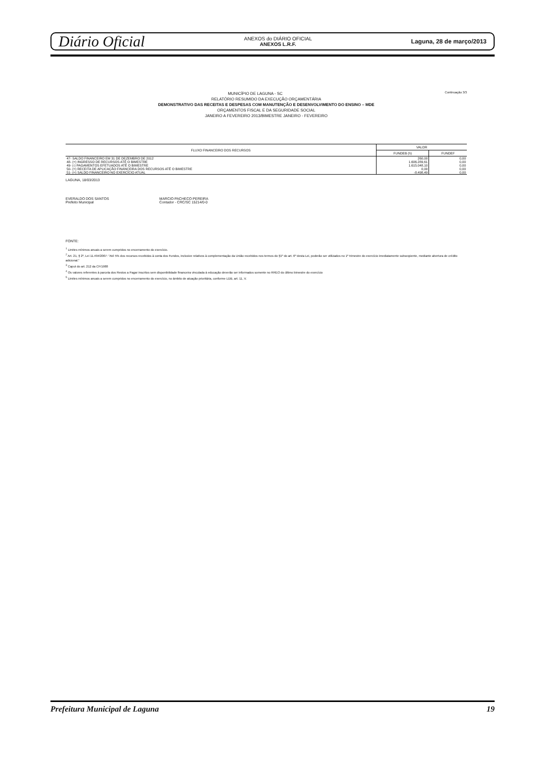Diário Oficial
ANEXOS do DIÁRIO OFICIAL
ANEXOS L.R.F.
Laguna, 28 de março/2013
Continuação 3/3
MUNICÍPIO DE LAGUNA - SC
RELATÓRIO RESUMIDO DA EXECUÇÃO ORÇAMENTÁRIA
DEMONSTRATIVO DAS RECEITAS E DESPESAS COM MANUTENÇÃO E DESENVOLVIMENTO DO ENSINO – MDE
ORÇAMENTOS FISCAL E DA SEGURIDADE SOCIAL
JANEIRO A FEVEREIRO 2013/BIMESTRE JANEIRO - FEVEREIRO
| FLUXO FINANCEIRO DOS RECURSOS | VALOR | |
| --- | --- | --- |
| | FUNDEB (h) | FUNDEF |
| 47- SALDO FINANCEIRO EM 31 DE DEZEMBRO DE 2012 | 260,00 | 0,00 |
| 48- (+) INGRESSO DE RECURSOS ATÉ O BIMESTRE | 1.606.289,61 | 0,00 |
| 49- (-) PAGAMENTOS EFETUADOS ATÉ O BIMESTRE | 1.615.048,10 | 0,00 |
| 50- (+) RECEITA DE APLICAÇÃO FINANCEIRA DOS RECURSOS ATÉ O BIMESTRE | 0,00 | 0,00 |
| 51- (=) SALDO FINANCEIRO NO EXERCÍCIO ATUAL | -8.498,49 | 0,00 |
LAGUNA, 18/03/2013
EVERALDO DOS SANTOS
Prefeito Municipal
MARCIO PACHECO PEREIRA
Contador - CRC/SC 15214/0-0
FONTE:
<sup>1</sup> Limites mínimos anuais a serem cumpridos no encerramento do exercício.
<sup>2</sup> Art. 21, § 2º, Lei 11.494/2007: "Até 5% dos recursos recebidos à conta dos Fundos, inclusive relativos à complementação da União recebidos nos termos do §1º do art. 6º desta Lei, poderão ser utilizados no 1º trimestre do exercício imediatamente subseqüente, mediante abertura de crédito adicional."
<sup>3</sup> Caput do art. 212 da CF/1988
<sup>4</sup> Os valores referentes à parcela dos Restos a Pagar inscritos sem disponibilidade financeira vinculada à educação deverão ser informados somente no RREO do último bimestre do exercício
<sup>5</sup> Limites mínimos anuais a serem cumpridos no encerramento do exercício, no âmbito de atuação prioritária, conforme LDB, art. 11, V.
Prefeitura Municipal de Laguna 19